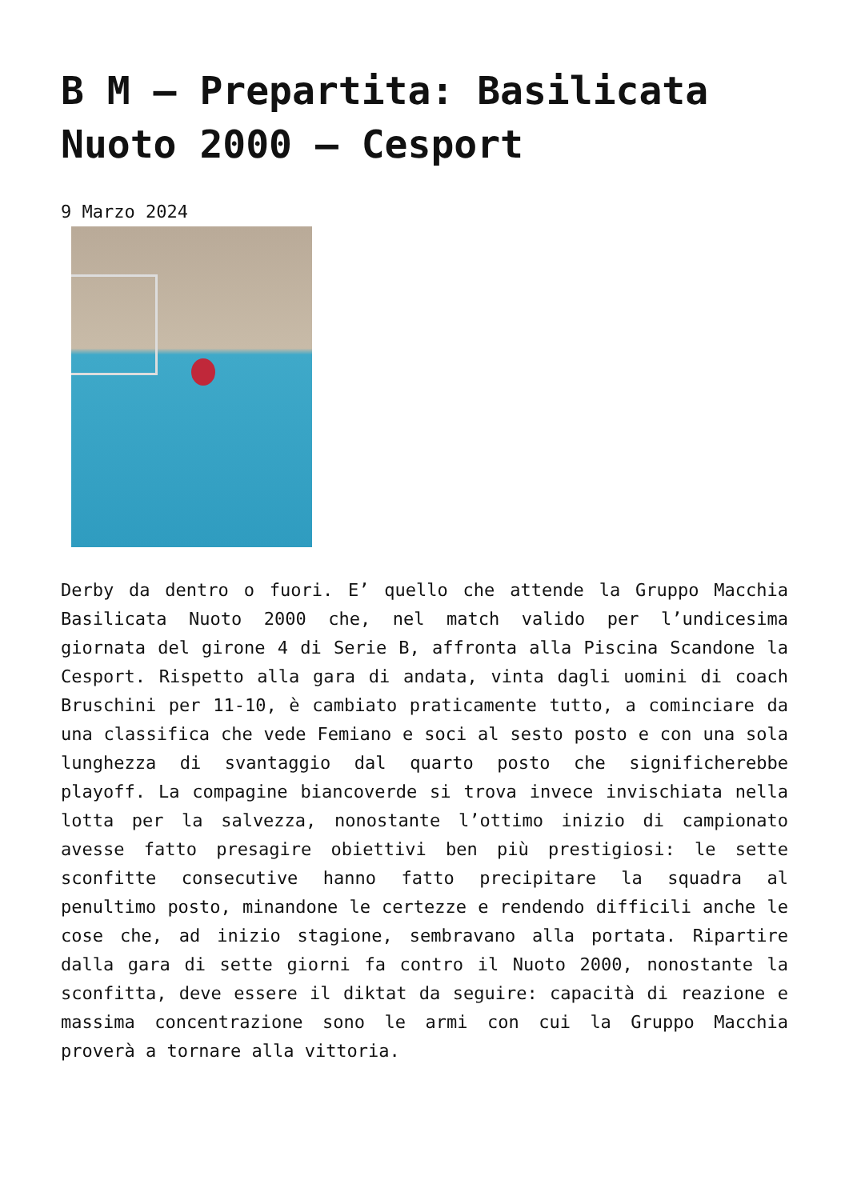B M – Prepartita: Basilicata Nuoto 2000 – Cesport
9 Marzo 2024
Derby da dentro o fuori. E’ quello che attende la Gruppo Macchia Basilicata Nuoto 2000 che, nel match valido per l’undicesima giornata del girone 4 di Serie B, affronta alla Piscina Scandone la Cesport. Rispetto alla gara di andata, vinta dagli uomini di coach Bruschini per 11-10, è cambiato praticamente tutto, a cominciare da una classifica che vede Femiano e soci al sesto posto e con una sola lunghezza di svantaggio dal quarto posto che significherebbe playoff. La compagine biancoverde si trova invece invischiata nella lotta per la salvezza, nonostante l’ottimo inizio di campionato avesse fatto presagire obiettivi ben più prestigiosi: le sette sconfitte consecutive hanno fatto precipitare la squadra al penultimo posto, minandone le certezze e rendendo difficili anche le cose che, ad inizio stagione, sembravano alla portata. Ripartire dalla gara di sette giorni fa contro il Nuoto 2000, nonostante la sconfitta, deve essere il diktat da seguire: capacità di reazione e massima concentrazione sono le armi con cui la Gruppo Macchia proverà a tornare alla vittoria.